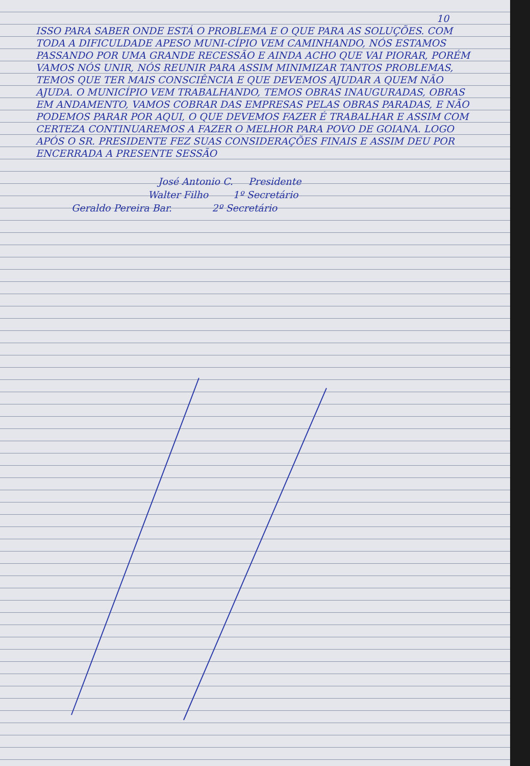10
ISSO PARA SABER ONDE ESTÁ O PROBLEMA E O QUE PARA AS SOLUÇÕES. COM TODA A DIFICULDADE APESO MUNI-CÍPIO VEM CAMINHANDO, NÓS ESTAMOS PASSANDO POR UMA GRANDE RECESSÃO E AINDA ACHO QUE VAI PIORAR, PORÉM VAMOS NÓS UNIR, NÓS REUNIR PARA ASSIM MINIMIZAR TANTOS PROBLEMAS, TEMOS QUE TER MAIS CONSCIÊNCIA E QUE DEVEMOS AJUDAR A QUEM NÃO AJUDA. O MUNICÍPIO VEM TRABALHANDO, TEMOS OBRAS INAUGURADAS, OBRAS EM ANDAMENTO, VAMOS COBRAR DAS EMPRESAS PELAS OBRAS PARADAS, E NÃO PODEMOS PARAR POR AQUI, O QUE DEVEMOS FAZER É TRABALHAR E ASSIM COM CERTEZA CONTINUAREMOS A FAZER O MELHOR PARA POVO DE GOIANA. LOGO APÓS O SR. PRESIDENTE FEZ SUAS CONSIDERAÇÕES FINAIS E ASSIM DEU POR ENCERRADA A PRESENTE SESSÃO
José Antonio C. Presidente
Walter Filho 1º Secretário
Geraldo Pereira Bar. 2º Secretário